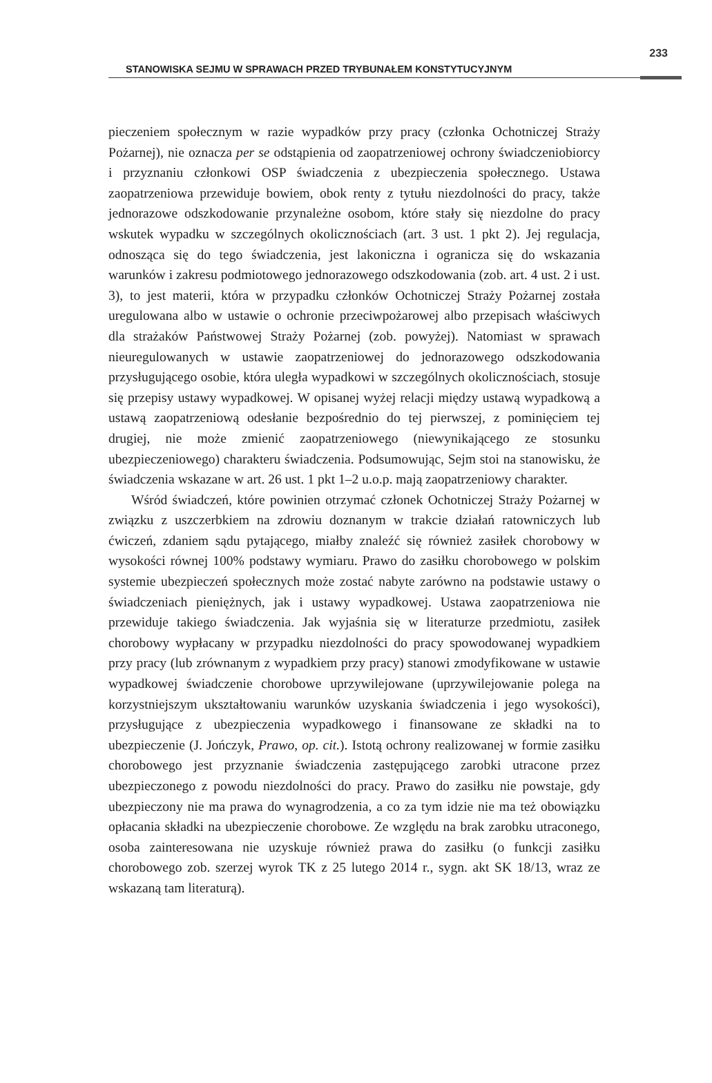STANOWISKA SEJMU W SPRAWACH PRZED TRYBUNAŁEM KONSTYTUCYJNYM
233
pieczeniem społecznym w razie wypadków przy pracy (członka Ochotniczej Straży Pożarnej), nie oznacza per se odstąpienia od zaopatrzeniowej ochrony świadczeniobiorcy i przyznaniu członkowi OSP świadczenia z ubezpieczenia społecznego. Ustawa zaopatrzeniowa przewiduje bowiem, obok renty z tytułu niezdolności do pracy, także jednorazowe odszkodowanie przynależne osobom, które stały się niezdolne do pracy wskutek wypadku w szczególnych okolicznościach (art. 3 ust. 1 pkt 2). Jej regulacja, odnosząca się do tego świadczenia, jest lakoniczna i ogranicza się do wskazania warunków i zakresu podmiotowego jednorazowego odszkodowania (zob. art. 4 ust. 2 i ust. 3), to jest materii, która w przypadku członków Ochotniczej Straży Pożarnej została uregulowana albo w ustawie o ochronie przeciwpożarowej albo przepisach właściwych dla strażaków Państwowej Straży Pożarnej (zob. powyżej). Natomiast w sprawach nieuregulowanych w ustawie zaopatrzeniowej do jednorazowego odszkodowania przysługującego osobie, która uległa wypadkowi w szczególnych okolicznościach, stosuje się przepisy ustawy wypadkowej. W opisanej wyżej relacji między ustawą wypadkową a ustawą zaopatrzeniową odesłanie bezpośrednio do tej pierwszej, z pominięciem tej drugiej, nie może zmienić zaopatrzeniowego (niewynikającego ze stosunku ubezpieczeniowego) charakteru świadczenia. Podsumowując, Sejm stoi na stanowisku, że świadczenia wskazane w art. 26 ust. 1 pkt 1–2 u.o.p. mają zaopatrzeniowy charakter.
Wśród świadczeń, które powinien otrzymać członek Ochotniczej Straży Pożarnej w związku z uszczerbkiem na zdrowiu doznanym w trakcie działań ratowniczych lub ćwiczeń, zdaniem sądu pytającego, miałby znaleźć się również zasiłek chorobowy w wysokości równej 100% podstawy wymiaru. Prawo do zasiłku chorobowego w polskim systemie ubezpieczeń społecznych może zostać nabyte zarówno na podstawie ustawy o świadczeniach pieniężnych, jak i ustawy wypadkowej. Ustawa zaopatrzeniowa nie przewiduje takiego świadczenia. Jak wyjaśnia się w literaturze przedmiotu, zasiłek chorobowy wypłacany w przypadku niezdolności do pracy spowodowanej wypadkiem przy pracy (lub zrównanym z wypadkiem przy pracy) stanowi zmodyfikowane w ustawie wypadkowej świadczenie chorobowe uprzywilejowane (uprzywilejowanie polega na korzystniejszym ukształtowaniu warunków uzyskania świadczenia i jego wysokości), przysługujące z ubezpieczenia wypadkowego i finansowane ze składki na to ubezpieczenie (J. Jończyk, Prawo, op. cit.). Istotą ochrony realizowanej w formie zasiłku chorobowego jest przyznanie świadczenia zastępującego zarobki utracone przez ubezpieczonego z powodu niezdolności do pracy. Prawo do zasiłku nie powstaje, gdy ubezpieczony nie ma prawa do wynagrodzenia, a co za tym idzie nie ma też obowiązku opłacania składki na ubezpieczenie chorobowe. Ze względu na brak zarobku utraconego, osoba zainteresowana nie uzyskuje również prawa do zasiłku (o funkcji zasiłku chorobowego zob. szerzej wyrok TK z 25 lutego 2014 r., sygn. akt SK 18/13, wraz ze wskazaną tam literaturą).